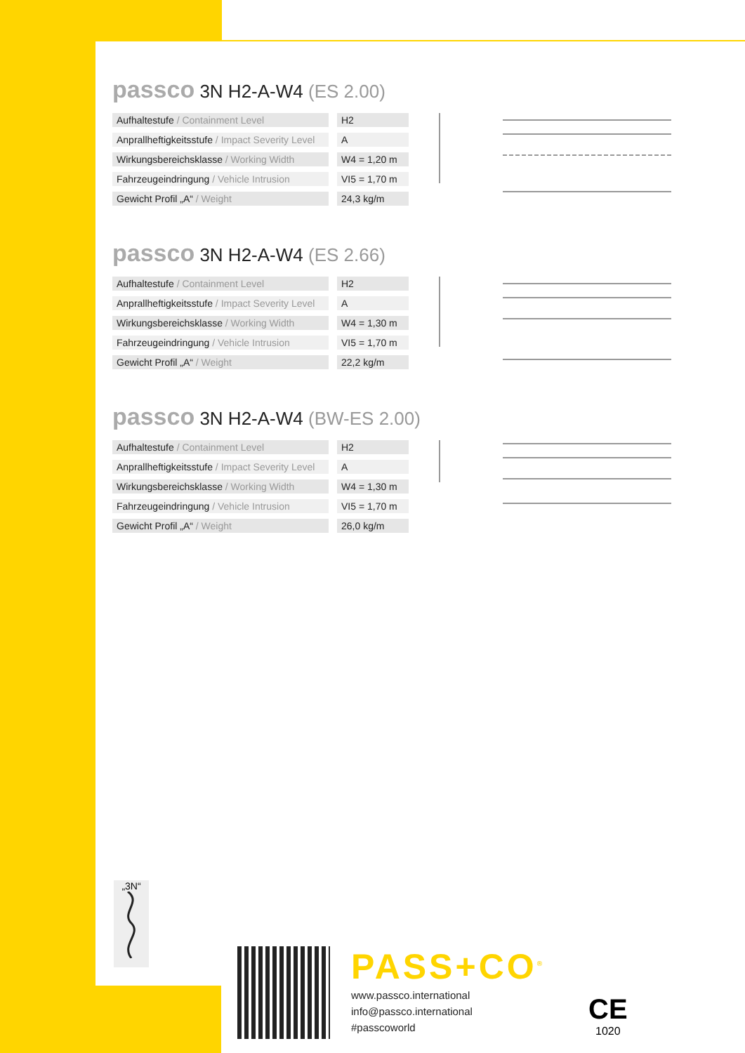passco 3N H2-A-W4 (ES 2.00)
| Aufhaltestufe / Containment Level | H2 |
| Anprallheftigkeitsstufe / Impact Severity Level | A |
| Wirkungsbereichsklasse / Working Width | W4 = 1,20 m |
| Fahrzeugeindringung / Vehicle Intrusion | VI5 = 1,70 m |
| Gewicht Profil „A“ / Weight | 24,3 kg/m |
passco 3N H2-A-W4 (ES 2.66)
| Aufhaltestufe / Containment Level | H2 |
| Anprallheftigkeitsstufe / Impact Severity Level | A |
| Wirkungsbereichsklasse / Working Width | W4 = 1,30 m |
| Fahrzeugeindringung / Vehicle Intrusion | VI5 = 1,70 m |
| Gewicht Profil „A“ / Weight | 22,2 kg/m |
passco 3N H2-A-W4 (BW-ES 2.00)
| Aufhaltestufe / Containment Level | H2 |
| Anprallheftigkeitsstufe / Impact Severity Level | A |
| Wirkungsbereichsklasse / Working Width | W4 = 1,30 m |
| Fahrzeugeindringung / Vehicle Intrusion | VI5 = 1,70 m |
| Gewicht Profil „A“ / Weight | 26,0 kg/m |
„3N“
PASS+CO<sup>®</sup>
www.passco.international
info@passco.international
#passcoworld
CE
1020